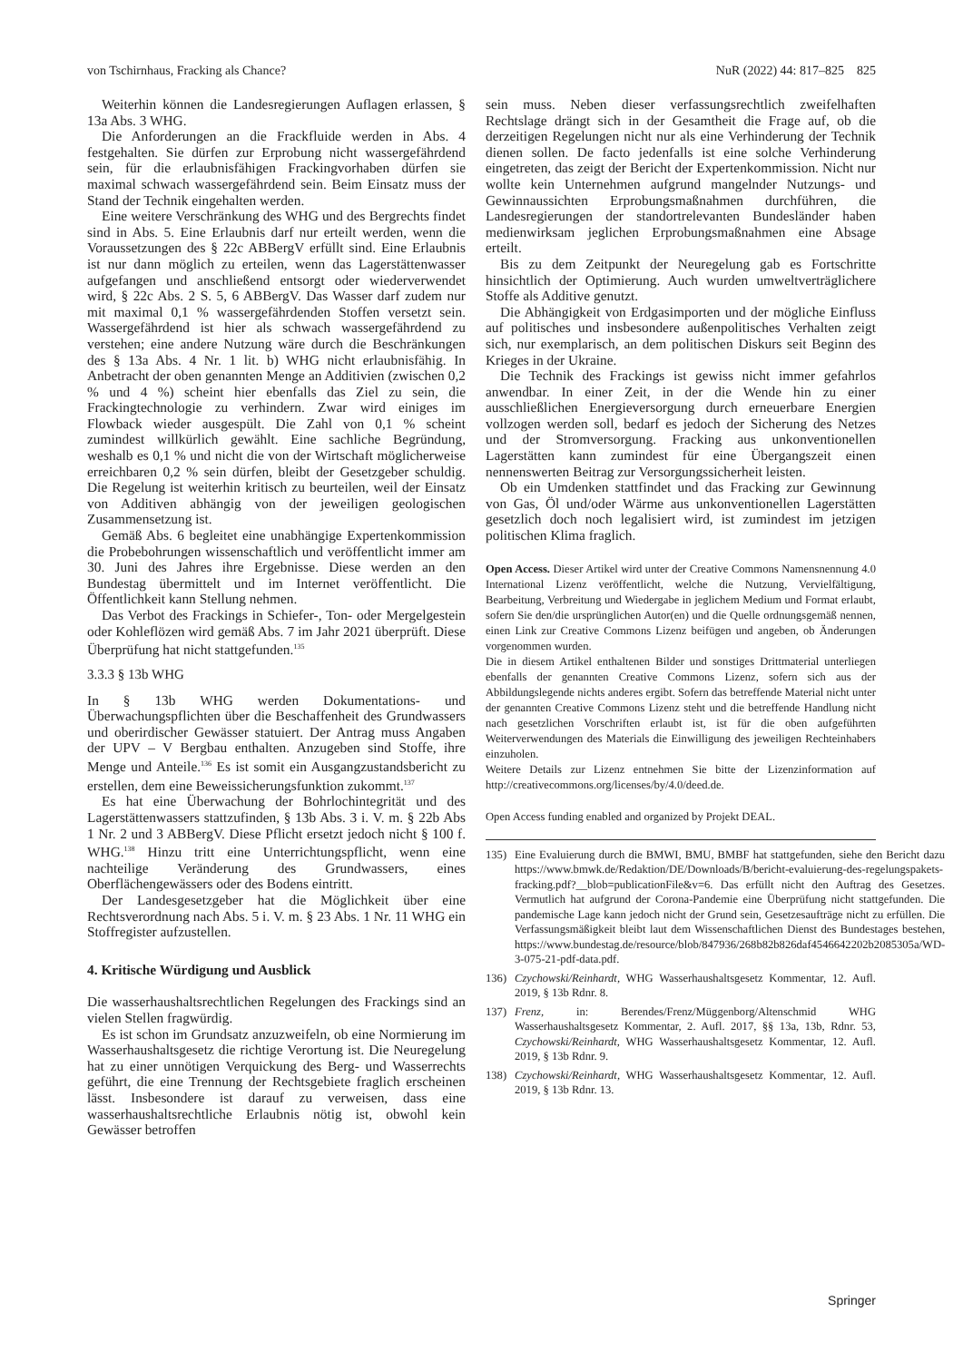von Tschirnhaus, Fracking als Chance? NuR (2022) 44: 817–825 825
Weiterhin können die Landesregierungen Auflagen erlassen, § 13a Abs. 3 WHG.
Die Anforderungen an die Frackfluide werden in Abs. 4 festgehalten. Sie dürfen zur Erprobung nicht wassergefährdend sein, für die erlaubnisfähigen Frackingvorhaben dürfen sie maximal schwach wassergefährdend sein. Beim Einsatz muss der Stand der Technik eingehalten werden.
Eine weitere Verschränkung des WHG und des Bergrechts findet sind in Abs. 5. Eine Erlaubnis darf nur erteilt werden, wenn die Voraussetzungen des § 22c ABBergV erfüllt sind. Eine Erlaubnis ist nur dann möglich zu erteilen, wenn das Lagerstättenwasser aufgefangen und anschließend entsorgt oder wiederverwendet wird, § 22c Abs. 2 S. 5, 6 ABBergV. Das Wasser darf zudem nur mit maximal 0,1 % wassergefährdenden Stoffen versetzt sein. Wassergefährdend ist hier als schwach wassergefährdend zu verstehen; eine andere Nutzung wäre durch die Beschränkungen des § 13a Abs. 4 Nr. 1 lit. b) WHG nicht erlaubnisfähig. In Anbetracht der oben genannten Menge an Additivien (zwischen 0,2 % und 4 %) scheint hier ebenfalls das Ziel zu sein, die Frackingtechnologie zu verhindern. Zwar wird einiges im Flowback wieder ausgespült. Die Zahl von 0,1 % scheint zumindest willkürlich gewählt. Eine sachliche Begründung, weshalb es 0,1 % und nicht die von der Wirtschaft möglicherweise erreichbaren 0,2 % sein dürfen, bleibt der Gesetzgeber schuldig. Die Regelung ist weiterhin kritisch zu beurteilen, weil der Einsatz von Additiven abhängig von der jeweiligen geologischen Zusammensetzung ist.
Gemäß Abs. 6 begleitet eine unabhängige Expertenkommission die Probebohrungen wissenschaftlich und veröffentlicht immer am 30. Juni des Jahres ihre Ergebnisse. Diese werden an den Bundestag übermittelt und im Internet veröffentlicht. Die Öffentlichkeit kann Stellung nehmen.
Das Verbot des Frackings in Schiefer-, Ton- oder Mergelgestein oder Kohleflözen wird gemäß Abs. 7 im Jahr 2021 überprüft. Diese Überprüfung hat nicht stattgefunden.<sup>135</sup>
3.3.3 § 13b WHG
In § 13b WHG werden Dokumentations- und Überwachungspflichten über die Beschaffenheit des Grundwassers und oberirdischer Gewässer statuiert. Der Antrag muss Angaben der UPV – V Bergbau enthalten. Anzugeben sind Stoffe, ihre Menge und Anteile.<sup>136</sup> Es ist somit ein Ausgangzustandsbericht zu erstellen, dem eine Beweissicherungsfunktion zukommt.<sup>137</sup>
Es hat eine Überwachung der Bohrlochintegrität und des Lagerstättenwassers stattzufinden, § 13b Abs. 3 i. V. m. § 22b Abs 1 Nr. 2 und 3 ABBergV. Diese Pflicht ersetzt jedoch nicht § 100 f. WHG.<sup>138</sup> Hinzu tritt eine Unterrichtungspflicht, wenn eine nachteilige Veränderung des Grundwassers, eines Oberflächengewässers oder des Bodens eintritt.
Der Landesgesetzgeber hat die Möglichkeit über eine Rechtsverordnung nach Abs. 5 i. V. m. § 23 Abs. 1 Nr. 11 WHG ein Stoffregister aufzustellen.
4. Kritische Würdigung und Ausblick
Die wasserhaushaltsrechtlichen Regelungen des Frackings sind an vielen Stellen fragwürdig.
Es ist schon im Grundsatz anzuzweifeln, ob eine Normierung im Wasserhaushaltsgesetz die richtige Verortung ist. Die Neuregelung hat zu einer unnötigen Verquickung des Berg- und Wasserrechts geführt, die eine Trennung der Rechtsgebiete fraglich erscheinen lässt. Insbesondere ist darauf zu verweisen, dass eine wasserhaushaltsrechtliche Erlaubnis nötig ist, obwohl kein Gewässer betroffen
sein muss. Neben dieser verfassungsrechtlich zweifelhaften Rechtslage drängt sich in der Gesamtheit die Frage auf, ob die derzeitigen Regelungen nicht nur als eine Verhinderung der Technik dienen sollen. De facto jedenfalls ist eine solche Verhinderung eingetreten, das zeigt der Bericht der Expertenkommission. Nicht nur wollte kein Unternehmen aufgrund mangelnder Nutzungs- und Gewinnaussichten Erprobungsmaßnahmen durchführen, die Landesregierungen der standortrelevanten Bundesländer haben medienwirksam jeglichen Erprobungsmaßnahmen eine Absage erteilt.
Bis zu dem Zeitpunkt der Neuregelung gab es Fortschritte hinsichtlich der Optimierung. Auch wurden umweltverträglichere Stoffe als Additive genutzt.
Die Abhängigkeit von Erdgasimporten und der mögliche Einfluss auf politisches und insbesondere außenpolitisches Verhalten zeigt sich, nur exemplarisch, an dem politischen Diskurs seit Beginn des Krieges in der Ukraine.
Die Technik des Frackings ist gewiss nicht immer gefahrlos anwendbar. In einer Zeit, in der die Wende hin zu einer ausschließlichen Energieversorgung durch erneuerbare Energien vollzogen werden soll, bedarf es jedoch der Sicherung des Netzes und der Stromversorgung. Fracking aus unkonventionellen Lagerstätten kann zumindest für eine Übergangszeit einen nennenswerten Beitrag zur Versorgungssicherheit leisten.
Ob ein Umdenken stattfindet und das Fracking zur Gewinnung von Gas, Öl und/oder Wärme aus unkonventionellen Lagerstätten gesetzlich doch noch legalisiert wird, ist zumindest im jetzigen politischen Klima fraglich.
Open Access. Dieser Artikel wird unter der Creative Commons Namensnennung 4.0 International Lizenz veröffentlicht, welche die Nutzung, Vervielfältigung, Bearbeitung, Verbreitung und Wiedergabe in jeglichem Medium und Format erlaubt, sofern Sie den/die ursprünglichen Autor(en) und die Quelle ordnungsgemäß nennen, einen Link zur Creative Commons Lizenz beifügen und angeben, ob Änderungen vorgenommen wurden.
Die in diesem Artikel enthaltenen Bilder und sonstiges Drittmaterial unterliegen ebenfalls der genannten Creative Commons Lizenz, sofern sich aus der Abbildungslegende nichts anderes ergibt. Sofern das betreffende Material nicht unter der genannten Creative Commons Lizenz steht und die betreffende Handlung nicht nach gesetzlichen Vorschriften erlaubt ist, ist für die oben aufgeführten Weiterverwendungen des Materials die Einwilligung des jeweiligen Rechteinhabers einzuholen.
Weitere Details zur Lizenz entnehmen Sie bitte der Lizenzinformation auf http://creativecommons.org/licenses/by/4.0/deed.de.
Open Access funding enabled and organized by Projekt DEAL.
135) Eine Evaluierung durch die BMWI, BMU, BMBF hat stattgefunden, siehe den Bericht dazu https://www.bmwk.de/Redaktion/DE/Downloads/B/bericht-evaluierung-des-regelungspakets-fracking.pdf?__blob=publicationFile&v=6. Das erfüllt nicht den Auftrag des Gesetzes. Vermutlich hat aufgrund der Corona-Pandemie eine Überprüfung nicht stattgefunden. Die pandemische Lage kann jedoch nicht der Grund sein, Gesetzesaufträge nicht zu erfüllen. Die Verfassungsmäßigkeit bleibt laut dem Wissenschaftlichen Dienst des Bundestages bestehen, https://www.bundestag.de/resource/blob/847936/268b82b826daf4546642202b2085305a/WD-3-075-21-pdf-data.pdf.
136) Czychowski/Reinhardt, WHG Wasserhaushaltsgesetz Kommentar, 12. Aufl. 2019, § 13b Rdnr. 8.
137) Frenz, in: Berendes/Frenz/Müggenborg/Altenschmid WHG Wasserhaushaltsgesetz Kommentar, 2. Aufl. 2017, §§ 13a, 13b, Rdnr. 53, Czychowski/Reinhardt, WHG Wasserhaushaltsgesetz Kommentar, 12. Aufl. 2019, § 13b Rdnr. 9.
138) Czychowski/Reinhardt, WHG Wasserhaushaltsgesetz Kommentar, 12. Aufl. 2019, § 13b Rdnr. 13.
Springer